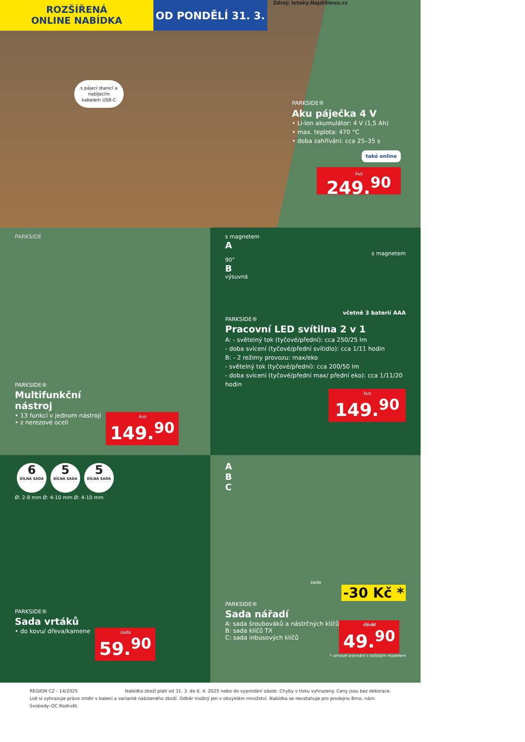ROZŠÍŘENÁ
ONLINE NABÍDKA
OD PONDĚLÍ 31. 3.
Zdroj: letaky.NajdiSlevu.cz
s pájecí stanicí a nabíjecím kabelem USB-C
PARKSIDE®
Aku páječka 4 V
• Li-Ion akumulátor: 4 V (1,5 Ah)
• max. teplota: 470 °C
• doba zahřívání: cca 25–35 s
také online
kus
249.<sup>90</sup>
PARKSIDE
PARKSIDE®
Multifunkční
nástroj
• 13 funkcí v jednom nástroji
• z nerezové oceli
kus
149.<sup>90</sup>
s magnetem
A
s magnetem
90°
B
výsuvná
včetně 3 baterií AAA
PARKSIDE®
Pracovní LED svítilna 2 v 1
A: - světelný tok (tyčové/přední): cca 250/25 lm
- doba svícení (tyčové/přední svítidlo): cca 1/11 hodin
B: - 2 režimy provozu: max/eko
- světelný tok (tyčové/přední): cca 200/50 lm
- doba svícení (tyčové/přední max/ přední eko): cca 1/11/20 hodin
kus
149.<sup>90</sup>
6 DÍLNÁ SADA 5 DÍLNÁ SADA 5 DÍLNÁ SADA
Ø: 2-8 mm Ø: 4-10 mm Ø: 4-10 mm
PARKSIDE®
Sada vrtáků
• do kovu/ dřeva/kamene
sada
59.<sup>90</sup>
A
B
C
sada
-30 Kč *
PARKSIDE®
Sada nářadí
A: sada šroubováků a nástrčných klíčů
B: sada klíčů TX
C: sada inbusových klíčů
79.90
49.<sup>90</sup>
* cenové srovnání s loňským modelem
REGION CZ - 14/2025 Nabídka zboží platí od 31. 3. do 6. 4. 2025 nebo do vyprodání zásob. Chyby v tisku vyhrazeny. Ceny jsou bez dekorace.
Lidl si vyhrazuje právo změn v balení a variantě nabízeného zboží. Odběr možný jen v obvyklém množství. Nabídka se nevztahuje pro prodejnu Brno, nám. Svobody–OC Rozkvět.